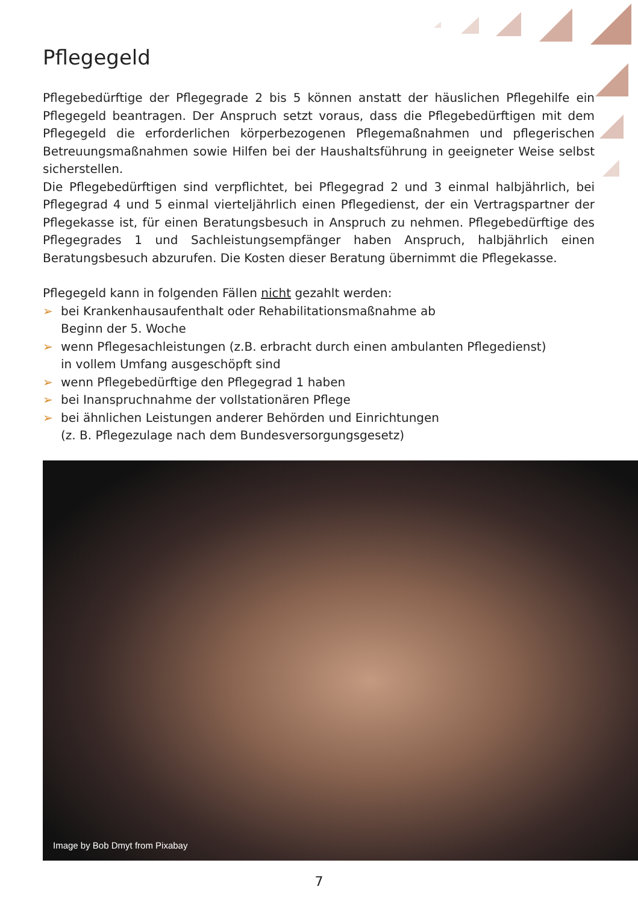Pflegegeld
Pflegebedürftige der Pflegegrade 2 bis 5 können anstatt der häuslichen Pflegehilfe ein Pflegegeld beantragen. Der Anspruch setzt voraus, dass die Pflegebedürftigen mit dem Pflegegeld die erforderlichen körperbezogenen Pflegemaßnahmen und pflegerischen Betreuungsmaßnahmen sowie Hilfen bei der Haushaltsführung in geeigneter Weise selbst sicherstellen.
Die Pflegebedürftigen sind verpflichtet, bei Pflegegrad 2 und 3 einmal halbjährlich, bei Pflegegrad 4 und 5 einmal vierteljährlich einen Pflegedienst, der ein Vertragspartner der Pflegekasse ist, für einen Beratungsbesuch in Anspruch zu nehmen. Pflegebedürftige des Pflegegrades 1 und Sachleistungsempfänger haben Anspruch, halbjährlich einen Beratungsbesuch abzurufen. Die Kosten dieser Beratung übernimmt die Pflegekasse.
Pflegegeld kann in folgenden Fällen nicht gezahlt werden:
➢ bei Krankenhausaufenthalt oder Rehabilitationsmaßnahme ab
Beginn der 5. Woche
➢ wenn Pflegesachleistungen (z.B. erbracht durch einen ambulanten Pflegedienst)
in vollem Umfang ausgeschöpft sind
➢ wenn Pflegebedürftige den Pflegegrad 1 haben
➢ bei Inanspruchnahme der vollstationären Pflege
➢ bei ähnlichen Leistungen anderer Behörden und Einrichtungen
(z. B. Pflegezulage nach dem Bundesversorgungsgesetz)
Image by Bob Dmyt from Pixabay
7